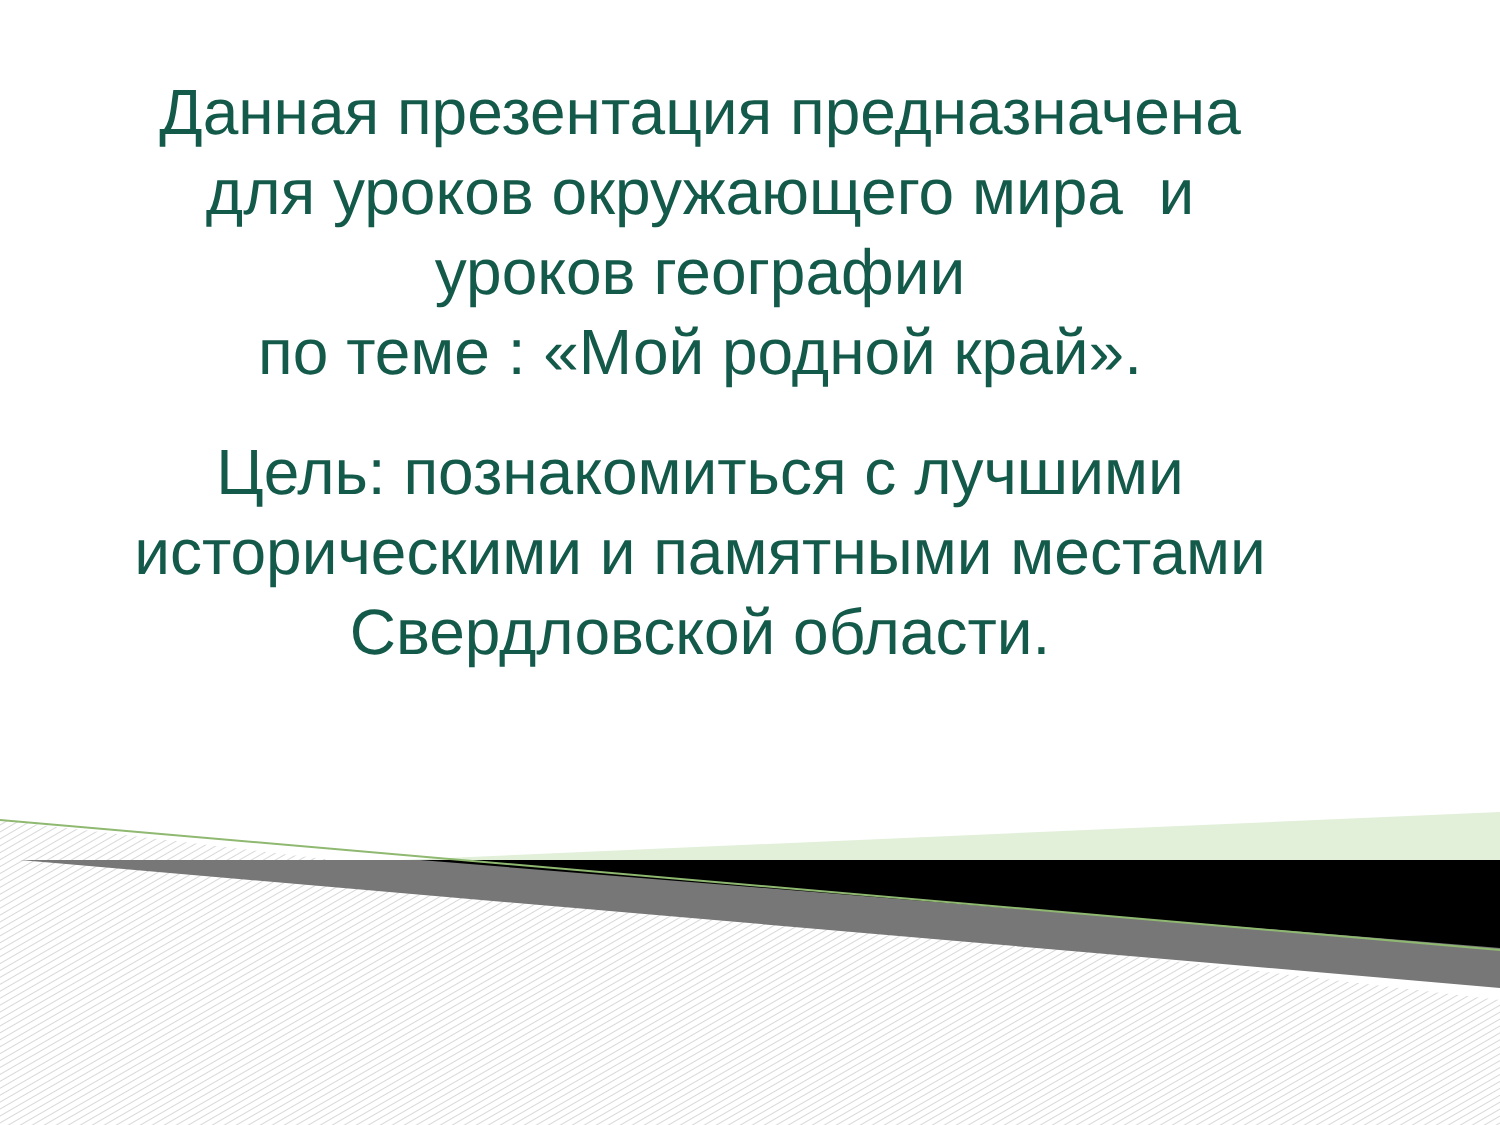Данная презентация предназначена
для уроков окружающего мира и
уроков географии
по теме : «Мой родной край».
Цель: познакомиться с лучшими
историческими и памятными местами
Свердловской области.